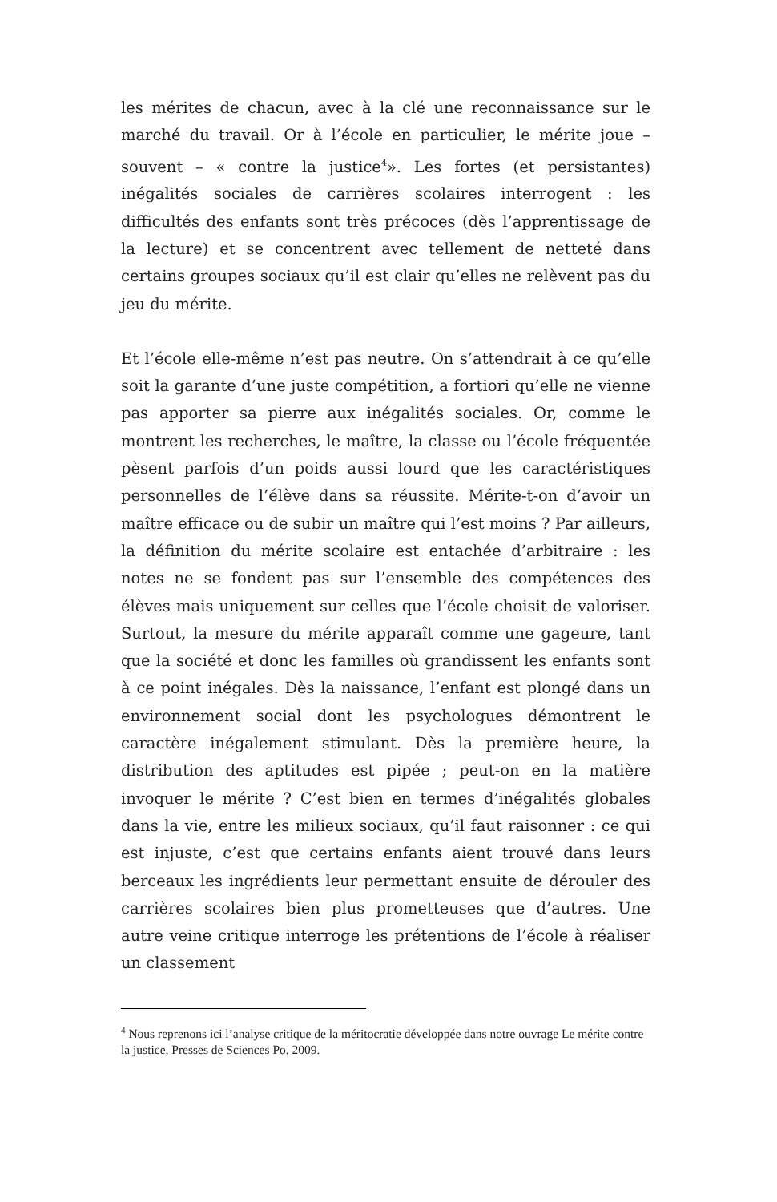les mérites de chacun, avec à la clé une reconnaissance sur le marché du travail. Or à l’école en particulier, le mérite joue – souvent – « contre la justice<sup>4</sup>». Les fortes (et persistantes) inégalités sociales de carrières scolaires interrogent : les difficultés des enfants sont très précoces (dès l’apprentissage de la lecture) et se concentrent avec tellement de netteté dans certains groupes sociaux qu’il est clair qu’elles ne relèvent pas du jeu du mérite.
Et l’école elle-même n’est pas neutre. On s’attendrait à ce qu’elle soit la garante d’une juste compétition, a fortiori qu’elle ne vienne pas apporter sa pierre aux inégalités sociales. Or, comme le montrent les recherches, le maître, la classe ou l’école fréquentée pèsent parfois d’un poids aussi lourd que les caractéristiques personnelles de l’élève dans sa réussite. Mérite-t-on d’avoir un maître efficace ou de subir un maître qui l’est moins ? Par ailleurs, la définition du mérite scolaire est entachée d’arbitraire : les notes ne se fondent pas sur l’ensemble des compétences des élèves mais uniquement sur celles que l’école choisit de valoriser. Surtout, la mesure du mérite apparaît comme une gageure, tant que la société et donc les familles où grandissent les enfants sont à ce point inégales. Dès la naissance, l’enfant est plongé dans un environnement social dont les psychologues démontrent le caractère inégalement stimulant. Dès la première heure, la distribution des aptitudes est pipée ; peut-on en la matière invoquer le mérite ? C’est bien en termes d’inégalités globales dans la vie, entre les milieux sociaux, qu’il faut raisonner : ce qui est injuste, c’est que certains enfants aient trouvé dans leurs berceaux les ingrédients leur permettant ensuite de dérouler des carrières scolaires bien plus prometteuses que d’autres. Une autre veine critique interroge les prétentions de l’école à réaliser un classement
<sup>4</sup> Nous reprenons ici l’analyse critique de la méritocratie développée dans notre ouvrage Le mérite contre la justice, Presses de Sciences Po, 2009.